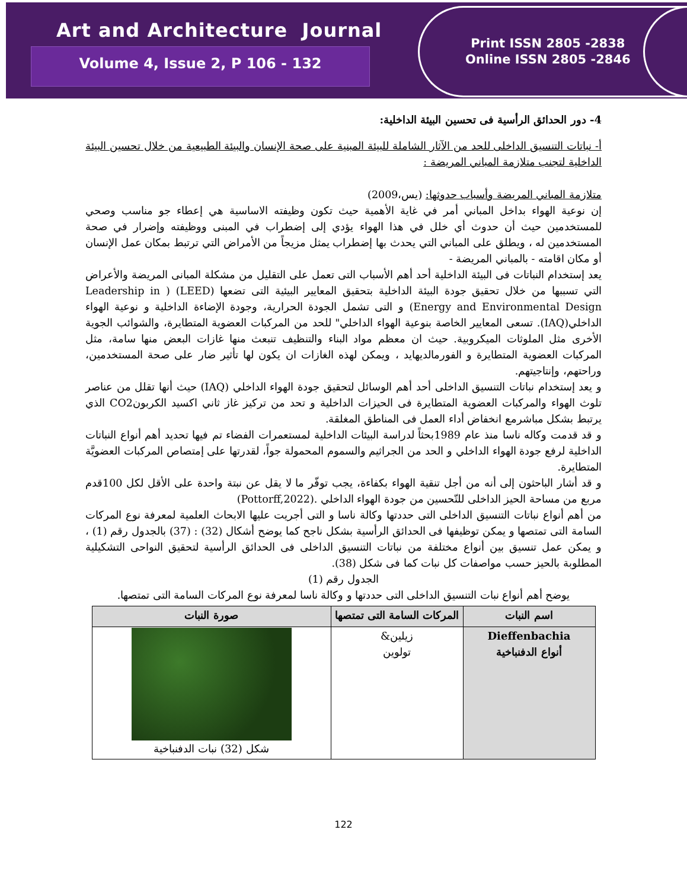Art and Architecture Journal
Volume 4, Issue 2, P 106 - 132
Print ISSN 2805 -2838
Online ISSN 2805 -2846
4- دور الحدائق الرأسية فى تحسين البيئة الداخلية:
أ- نباتات التنسيق الداخلى للحد من الآثار الشاملة للبيئة المبنية على صحة الإنسان والبيئة الطبيعية من خلال تحسين البيئة الداخلية لتجنب متلازمة المباني المريضة :
متلازمة المباني المريضة وأسباب حدوثها: (يس،2009)
إن نوعية الهواء بداخل المباني أمر في غاية الأهمية حيث تكون وظيفته الاساسية هي إعطاء جو مناسب وصحي للمستخدمين حيث أن حدوث أي خلل في هذا الهواء يؤدي إلى إضطراب في المبنى ووظيفته وإضرار في صحة المستخدمين له ، ويطلق على المباني التي يحدث بها إضطراب يمثل مزيجاً من الأمراض التي ترتبط بمكان عمل الإنسان أو مكان اقامته - بالمباني المريضة -
يعد إستخدام النباتات فى البيئة الداخلية أحد أهم الأسباب التى تعمل على التقليل من مشكلة المبانى المريضة والأعراض التي تسببها من خلال تحقيق جودة البيئة الداخلية بتحقيق المعايير البيئية التى تضعها (LEED) ( Leadership in Energy and Environmental Design) و التى تشمل الجودة الحرارية، وجودة الإضاءة الداخلية و نوعية الهواء الداخلي(IAQ). تسعى المعايير الخاصة بنوعية الهواء الداخلي" للحد من المركبات العضوية المتطايرة، والشوائب الجوية الأخرى مثل الملوثات الميكروبية. حيث ان معظم مواد البناء والتنظيف تنبعث منها غازات البعض منها سامة، مثل المركبات العضوية المتطايرة و الفورمالديهايد ، ويمكن لهذه الغازات ان يكون لها تأثير ضار على صحة المستخدمين، وراحتهم، وإنتاجيتهم.
و يعد إستخدام نباتات التنسيق الداخلى أحد أهم الوسائل لتحقيق جودة الهواء الداخلي (IAQ) حيث أنها تقلل من عناصر تلوث الهواء والمركبات العضوية المتطايرة فى الحيزات الداخلية و تحد من تركيز غاز ثاني اكسيد الكربونCO2 الذي يرتبط بشكل مباشرمع انخفاض أداء العمل فى المناطق المغلقة.
و قد قدمت وكاله ناسا منذ عام 1989بحثاً لدراسة البيئات الداخلية لمستعمرات الفضاء تم فيها تحديد أهم أنواع النباتات الداخلية لرفع جودة الهواء الداخلي و الحد من الجراثيم والسموم المحمولة جواً، لقدرتها على إمتصاص المركبات العضويَّة المتطايرة.
و قد أشار الباحثون إلى أنه من أجل تنقية الهواء بكفاءة، يجب توفّر ما لا يقل عن نبتة واحدة على الأقل لكل 100قدم مربع من مساحة الحيز الداخلى للتّحسين من جودة الهواء الداخلي .(Pottorff,2022)
من أهم أنواع نباتات التنسيق الداخلى التى حددتها وكالة ناسا و التى أجريت عليها الابحاث العلمية لمعرفة نوع المركات السامة التى تمتصها و يمكن توظيفها فى الحدائق الرأسية بشكل ناجح كما يوضح أشكال (32) : (37) بالجدول رقم (1) ، و يمكن عمل تنسيق بين أنواع مختلفة من نباتات التنسيق الداخلى فى الحدائق الرأسية لتحقيق النواحى التشكيلية المطلوبة بالحيز حسب مواصفات كل نبات كما فى شكل (38).
الجدول رقم (1)
يوضح أهم أنواع نبات التنسيق الداخلى التى حددتها و وكالة ناسا لمعرفة نوع المركات السامة التى تمتصها.
| اسم النبات | المركات السامة التى تمتصها | صورة النبات |
| --- | --- | --- |
| Dieffenbachia أنواع الدفنباخية | زيلين& تولوين | شكل (32) نبات الدفنباخية |
122